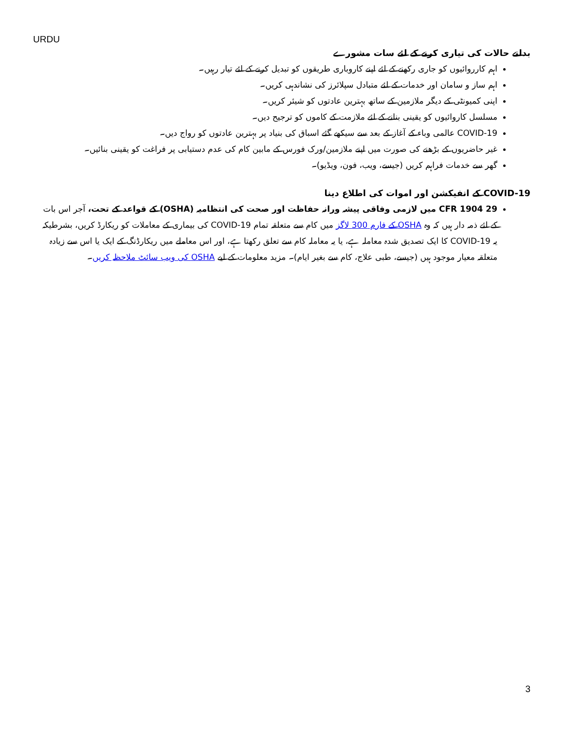URDU
بدلتے حالات کی تیاری کرنے کے لئے سات مشورے
اہم کارروائیوں کو جاری رکھنے کے لئے اپنے کاروباری طریقوں کو تبدیل کرنے کے لئے تیار رہیں۔
اہم ساز و سامان اور خدمات کے لئے متبادل سپلائرز کی نشاندہی کریں۔
اپنی کمیونٹی کے دیگر ملازمین کے ساتھ بہترین عادتوں کو شیئر کریں۔
مسلسل کاروائیوں کو یقینی بنانے کے لئے ملازمت کے کاموں کو ترجیح دیں۔
COVID-19 عالمی وباء کے آغاز کے بعد سے سیکھے گئے اسباق کی بنیاد پر بہترین عادتوں کو رواج دیں۔
غیر حاضریوں کے بڑھنے کی صورت میں اپنے ملازمین/ورک فورس کے مابین کام کی عدم دستیابی پر فراغت کو یقینی بنائیں۔
گھر سے خدمات فراہم کریں (جیسے، ویب، فون، ویڈیو)۔
COVID-19 کے انفیکشن اور اموات کی اطلاع دینا
29 CFR 1904 میں لازمی وفاقی پیشہ ورانہ حفاظت اور صحت کی انتظامیہ (OSHA) کے قواعد کے تحت، آجر اس بات کے لئے ذمہ دار ہیں کہ وہ OSHA کے فارم 300 لاگز میں کام سے متعلقہ تمام COVID-19 کی بیماری کے معاملات کو ریکارڈ کریں، بشرطیکہ یہ COVID-19 کا ایک تصدیق شدہ معاملہ ہے، یا یہ معاملہ کام سے تعلق رکھتا ہے، اور اس معاملے میں ریکارڈنگ کے ایک یا اس سے زیادہ متعلقہ معیار موجود ہیں (جیسے، طبی علاج، کام سے بغیر ایام)۔ مزید معلومات کے لیے OSHA کی ویب سائٹ ملاحظہ کریں۔
3